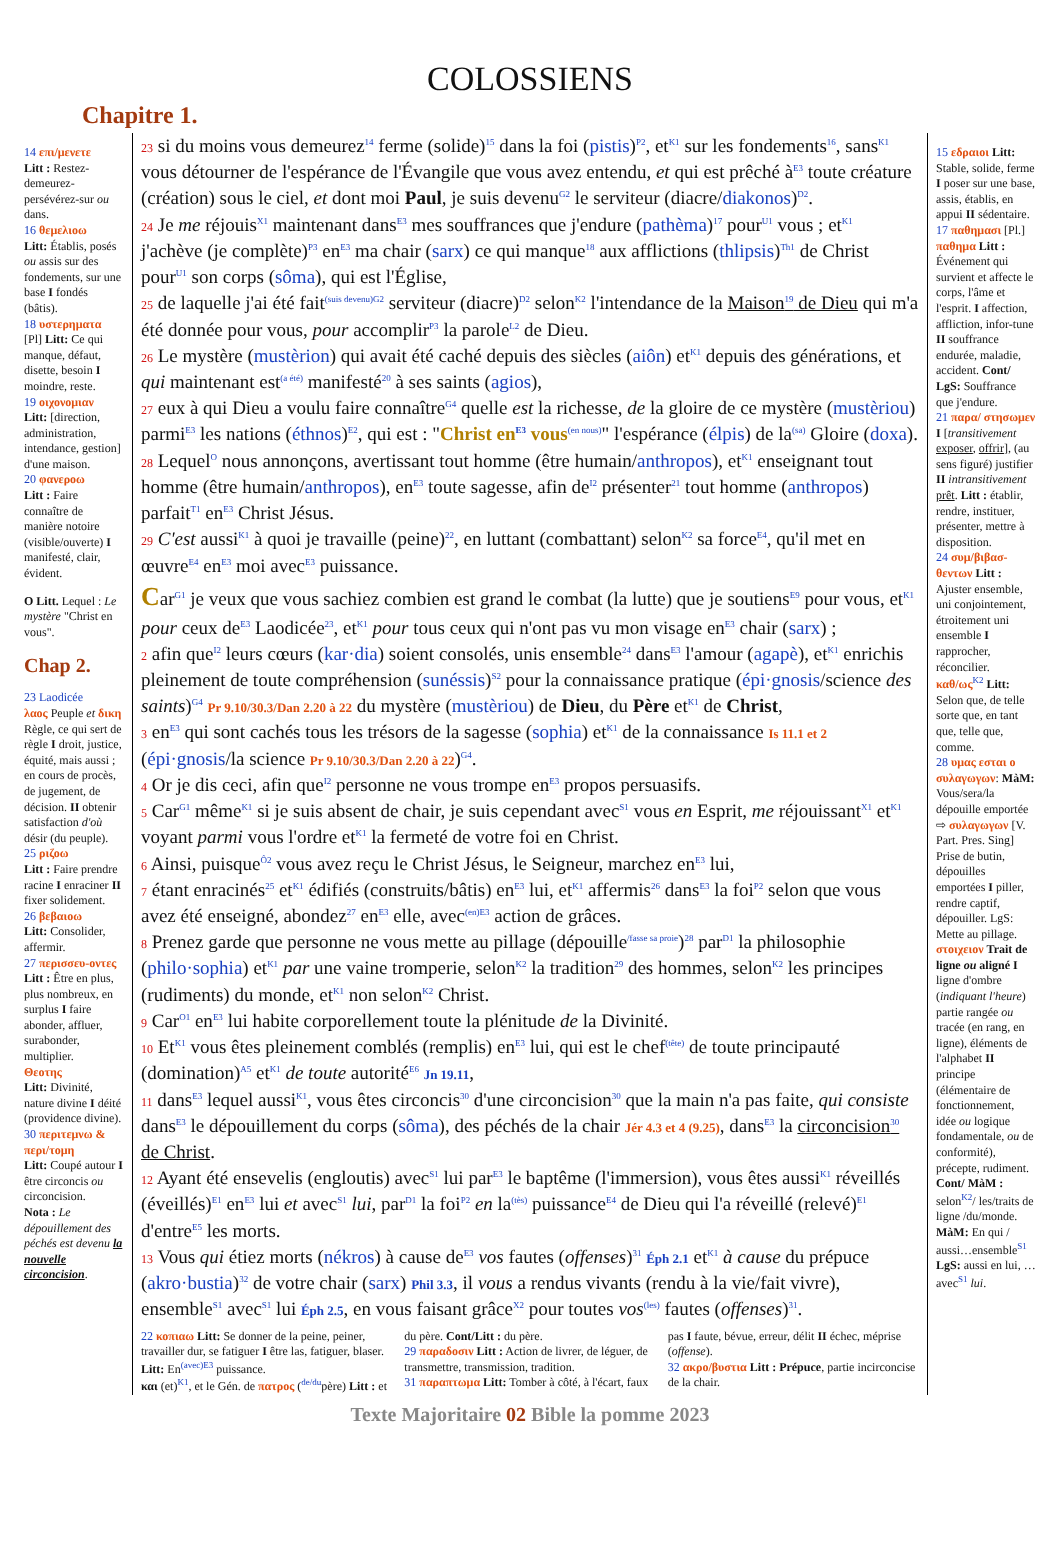COLOSSIENS
Chapitre 1.
14 επι/μενετε
Litt : Restez-demeurez-persévérez-sur ou dans.
16 θεμελιοω
Litt: Établis, posés ou assis sur des fondements, sur une base I fondés (bâtis).
18 υστερηματα
[Pl] Litt: Ce qui manque, défaut, disette, besoin I moindre, reste.
19 οιχονομιαν
Litt: [direction, administration, intendance, gestion] d'une maison.
20 φανεροω
Litt : Faire connaître de manière notoire (visible/ouverte) I manifesté, clair, évident.
O Litt. Lequel : Le mystère "Christ en vous".
Chap 2.
23 Laodicée
λαος Peuple et δικη Règle, ce qui sert de règle I droit, justice, équité, mais aussi ; en cours de procès, de jugement, de décision. II obtenir satisfaction d'où désir (du peuple).
25 ριζοω
Litt : Faire prendre racine I enraciner II fixer solidement.
26 βεβαιοω
Litt: Consolider, affermir.
27 περισσευ-οντες Litt : Être en plus, plus nombreux, en surplus I faire abonder, affluer, surabonder, multiplier.
Θεοτης
Litt: Divinité, nature divine I déité (providence divine).
30 περιτεμνω & περι/τομη
Litt: Coupé autour I être circoncis ou circoncision.
Nota : Le dépouillement des péchés est devenu la nouvelle circoncision.
23 si du moins vous demeurez<sup>14</sup> ferme (solide)<sup>15</sup> dans la foi (pistis)<sup>P2</sup>, et<sup>K1</sup> sur les fondements<sup>16</sup>, sans<sup>K1</sup> vous détourner de l'espérance de l'Évangile que vous avez entendu, et qui est prêché à<sup>E3</sup> toute créature (création) sous le ciel, et dont moi Paul, je suis devenu<sup>G2</sup> le serviteur (diacre/diakonos)<sup>D2</sup>.
24 Je me réjouis<sup>X1</sup> maintenant dans<sup>E3</sup> mes souffrances que j'endure (pathèma)<sup>17</sup> pour<sup>U1</sup> vous ; et<sup>K1</sup> j'achève (je complète)<sup>P3</sup> en<sup>E3</sup> ma chair (sarx) ce qui manque<sup>18</sup> aux afflictions (thlipsis)<sup>Th1</sup> de Christ pour<sup>U1</sup> son corps (sôma), qui est l'Église,
25 de laquelle j'ai été fait<sup>(suis devenu)</sup><sup>G2</sup> serviteur (diacre)<sup>D2</sup> selon<sup>K2</sup> l'intendance de la Maison<sup>19</sup> de Dieu qui m'a été donnée pour vous, pour accomplir<sup>P3</sup> la parole<sup>L2</sup> de Dieu.
26 Le mystère (mustèrion) qui avait été caché depuis des siècles (aiôn) et<sup>K1</sup> depuis des générations, et qui maintenant est<sup>(a été)</sup> manifesté<sup>20</sup> à ses saints (agios),
27 eux à qui Dieu a voulu faire connaître<sup>G4</sup> quelle est la richesse, de la gloire de ce mystère (mustèriou) parmi<sup>E3</sup> les nations (éthnos)<sup>E2</sup>, qui est : "Christ en<sup>E3</sup> vous<sup>(en nous)</sup>" l'espérance (élpis) de la<sup>(sa)</sup> Gloire (doxa).
28 Lequel<sup>O</sup> nous annonçons, avertissant tout homme (être humain/anthropos), et<sup>K1</sup> enseignant tout homme (être humain/anthropos), en<sup>E3</sup> toute sagesse, afin de<sup>I2</sup> présenter<sup>21</sup> tout homme (anthropos) parfait<sup>T1</sup> en<sup>E3</sup> Christ Jésus.
29 C'est aussi<sup>K1</sup> à quoi je travaille (peine)<sup>22</sup>, en luttant (combattant) selon<sup>K2</sup> sa force<sup>E4</sup>, qu'il met en œuvre<sup>E4</sup> en<sup>E3</sup> moi avec<sup>E3</sup> puissance.
Car<sup>G1</sup> je veux que vous sachiez combien est grand le combat (la lutte) que je soutiens<sup>E9</sup> pour vous, et<sup>K1</sup> pour ceux de<sup>E3</sup> Laodicée<sup>23</sup>, et<sup>K1</sup> pour tous ceux qui n'ont pas vu mon visage en<sup>E3</sup> chair (sarx) ;
2 afin que<sup>I2</sup> leurs cœurs (kar·dia) soient consolés, unis ensemble<sup>24</sup> dans<sup>E3</sup> l'amour (agapè), et<sup>K1</sup> enrichis pleinement de toute compréhension (sunéssis)<sup>S2</sup> pour la connaissance pratique (épi·gnosis/science des saints)<sup>G4</sup> Pr 9.10/30.3/Dan 2.20 à 22 du mystère (mustèriou) de Dieu, du Père et<sup>K1</sup> de Christ,
3 en<sup>E3</sup> qui sont cachés tous les trésors de la sagesse (sophia) et<sup>K1</sup> de la connaissance Is 11.1 et 2 (épi·gnosis/la science Pr 9.10/30.3/Dan 2.20 à 22)<sup>G4</sup>.
4 Or je dis ceci, afin que<sup>I2</sup> personne ne vous trompe en<sup>E3</sup> propos persuasifs.
5 Car<sup>G1</sup> même<sup>K1</sup> si je suis absent de chair, je suis cependant avec<sup>S1</sup> vous en Esprit, me réjouissant<sup>X1</sup> et<sup>K1</sup> voyant parmi vous l'ordre et<sup>K1</sup> la fermeté de votre foi en Christ.
6 Ainsi, puisque<sup>Ô2</sup> vous avez reçu le Christ Jésus, le Seigneur, marchez en<sup>E3</sup> lui,
7 étant enracinés<sup>25</sup> et<sup>K1</sup> édifiés (construits/bâtis) en<sup>E3</sup> lui, et<sup>K1</sup> affermis<sup>26</sup> dans<sup>E3</sup> la foi<sup>P2</sup> selon que vous avez été enseigné, abondez<sup>27</sup> en<sup>E3</sup> elle, avec<sup>(en)E3</sup> action de grâces.
8 Prenez garde que personne ne vous mette au pillage (dépouille<sup>/fasse sa proie</sup>)<sup>28</sup> par<sup>D1</sup> la philosophie (philo·sophia) et<sup>K1</sup> par une vaine tromperie, selon<sup>K2</sup> la tradition<sup>29</sup> des hommes, selon<sup>K2</sup> les principes (rudiments) du monde, et<sup>K1</sup> non selon<sup>K2</sup> Christ.
9 Car<sup>O1</sup> en<sup>E3</sup> lui habite corporellement toute la plénitude de la Divinité.
10 Et<sup>K1</sup> vous êtes pleinement comblés (remplis) en<sup>E3</sup> lui, qui est le chef<sup>(tête)</sup> de toute principauté (domination)<sup>A5</sup> et<sup>K1</sup> de toute autorité<sup>E6</sup> Jn 19.11,
11 dans<sup>E3</sup> lequel aussi<sup>K1</sup>, vous êtes circoncis<sup>30</sup> d'une circoncision<sup>30</sup> que la main n'a pas faite, qui consiste dans<sup>E3</sup> le dépouillement du corps (sôma), des péchés de la chair Jér 4.3 et 4 (9.25), dans<sup>E3</sup> la circoncision<sup>30</sup> de Christ.
12 Ayant été ensevelis (engloutis) avec<sup>S1</sup> lui par<sup>E3</sup> le baptême (l'immersion), vous êtes aussi<sup>K1</sup> réveillés (éveillés)<sup>E1</sup> en<sup>E3</sup> lui et avec<sup>S1</sup> lui, par<sup>D1</sup> la foi<sup>P2</sup> en la<sup>(tès)</sup> puissance<sup>E4</sup> de Dieu qui l'a réveillé (relevé)<sup>E1</sup> d'entre<sup>E5</sup> les morts.
13 Vous qui étiez morts (nékros) à cause de<sup>E3</sup> vos fautes (offenses)<sup>31</sup> Éph 2.1 et<sup>K1</sup> à cause du prépuce (akro·bustia)<sup>32</sup> de votre chair (sarx) Phil 3.3, il vous a rendus vivants (rendu à la vie/fait vivre), ensemble<sup>S1</sup> avec<sup>S1</sup> lui Éph 2.5, en vous faisant grâce<sup>X2</sup> pour toutes vos<sup>(les)</sup> fautes (offenses)<sup>31</sup>.
22 κοπιαω Litt: Se donner de la peine, peiner, travailler dur, se fatiguer I être las, fatiguer, blaser. Litt: En<sup>(avec)E3</sup> puissance.
και (et)<sup>K1</sup>, et le Gén. de πατρος (<sup>de/du</sup>père) Litt : et du père. Cont/Litt : du père.
29 παραδοσιν Litt : Action de livrer, de léguer, de transmettre, transmission, tradition.
31 παραπτωμα Litt: Tomber à côté, à l'écart, faux pas I faute, bévue, erreur, délit II échec, méprise (offense).
32 ακρο/βυστια Litt : Prépuce, partie incirconcise de la chair.
15 εδραιοι Litt: Stable, solide, ferme I poser sur une base, assis, établis, en appui II sédentaire.
17 παθημασι [Pl.] παθημα Litt : Événement qui survient et affecte le corps, l'âme et l'esprit. I affection, affliction, infor-tune II souffrance endurée, maladie, accident. Cont/ LgS: Souffrance que j'endure.
21 παρα/ στησωμεν I [transitivement exposer, offrir], (au sens figuré) justifier II intransitivement prêt. Litt : établir, rendre, instituer, présenter, mettre à disposition.
24 συμ/βιβασ-θεντων Litt : Ajuster ensemble, uni conjointement, étroitement uni ensemble I rapprocher, réconcilier.
καθ/ως<sup>K2</sup> Litt: Selon que, de telle sorte que, en tant que, telle que, comme.
28 υμας εσται ο συλαγωγων: MàM: Vous/sera/la dépouille emportée ⇨ συλαγωγων [V. Part. Pres. Sing] Prise de butin, dépouilles emportées I piller, rendre captif, dépouiller. LgS: Mette au pillage.
στοιχειον Trait de ligne ou aligné I ligne d'ombre (indiquant l'heure) partie rangée ou tracée (en rang, en ligne), éléments de l'alphabet II principe (élémentaire de fonctionnement, idée ou logique fondamentale, ou de conformité), précepte, rudiment. Cont/ MàM : selon<sup>K2</sup>/ les/traits de ligne /du/monde.
MàM: En qui / aussi…ensemble<sup>S1</sup> LgS: aussi en lui, … avec<sup>S1</sup> lui.
Texte Majoritaire 02 Bible la pomme 2023